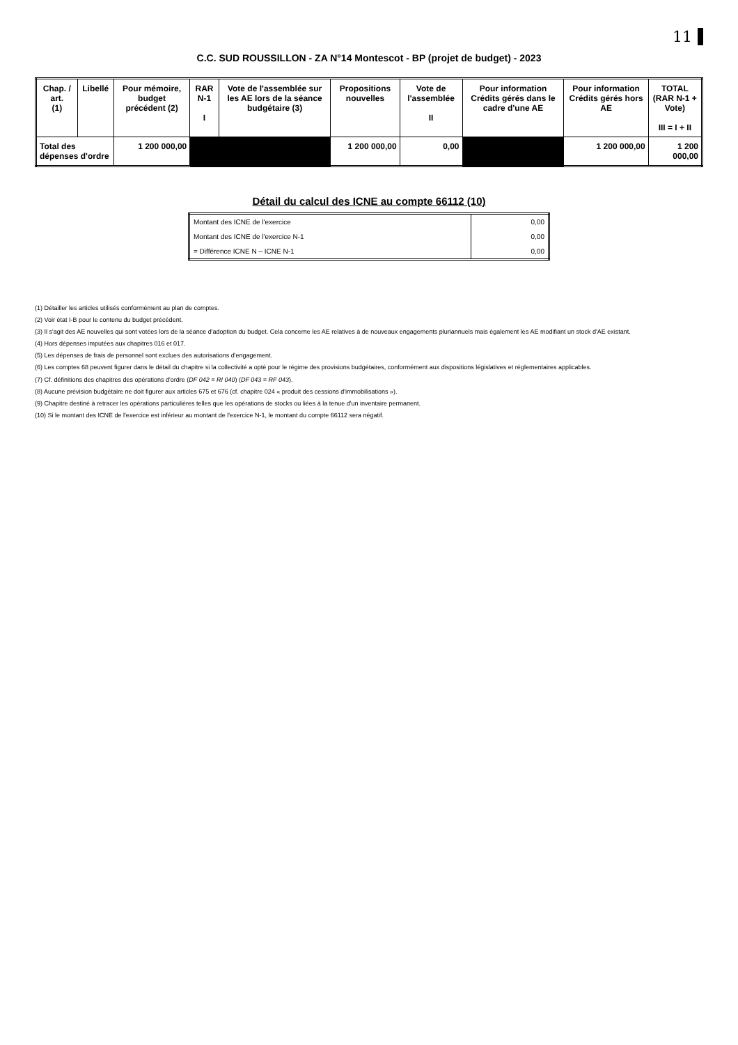11
C.C. SUD ROUSSILLON - ZA N°14 Montescot - BP (projet de budget) - 2023
| Chap. / art. (1) | Libellé | Pour mémoire, budget précédent (2) | RAR N-1 I | Vote de l'assemblée sur les AE lors de la séance budgétaire (3) | Propositions nouvelles | Vote de l'assemblée II | Pour information Crédits gérés dans le cadre d'une AE | Pour information Crédits gérés hors AE | TOTAL (RAR N-1 + Vote) III = I + II |
| --- | --- | --- | --- | --- | --- | --- | --- | --- | --- |
| Total des dépenses d'ordre | | 1 200 000,00 | | | 1 200 000,00 | 0,00 | | 1 200 000,00 | 1 200 000,00 |
Détail du calcul des ICNE au compte 66112 (10)
| Montant des ICNE de l'exercice | 0,00 |
| Montant des ICNE de l'exercice N-1 | 0,00 |
| = Différence ICNE N – ICNE N-1 | 0,00 |
(1) Détailler les articles utilisés conformément au plan de comptes.
(2) Voir état I-B pour le contenu du budget précédent.
(3) Il s'agit des AE nouvelles qui sont votées lors de la séance d'adoption du budget. Cela concerne les AE relatives à de nouveaux engagements pluriannuels mais également les AE modifiant un stock d'AE existant.
(4) Hors dépenses imputées aux chapitres 016 et 017.
(5) Les dépenses de frais de personnel sont exclues des autorisations d'engagement.
(6) Les comptes 68 peuvent figurer dans le détail du chapitre si la collectivité a opté pour le régime des provisions budgétaires, conformément aux dispositions législatives et réglementaires applicables.
(7) Cf. définitions des chapitres des opérations d'ordre (DF 042 = RI 040) (DF 043 = RF 043).
(8) Aucune prévision budgétaire ne doit figurer aux articles 675 et 676 (cf. chapitre 024 « produit des cessions d'immobilisations »).
(9) Chapitre destiné à retracer les opérations particulières telles que les opérations de stocks ou liées à la tenue d'un inventaire permanent.
(10) Si le montant des ICNE de l'exercice est inférieur au montant de l'exercice N-1, le montant du compte 66112 sera négatif.